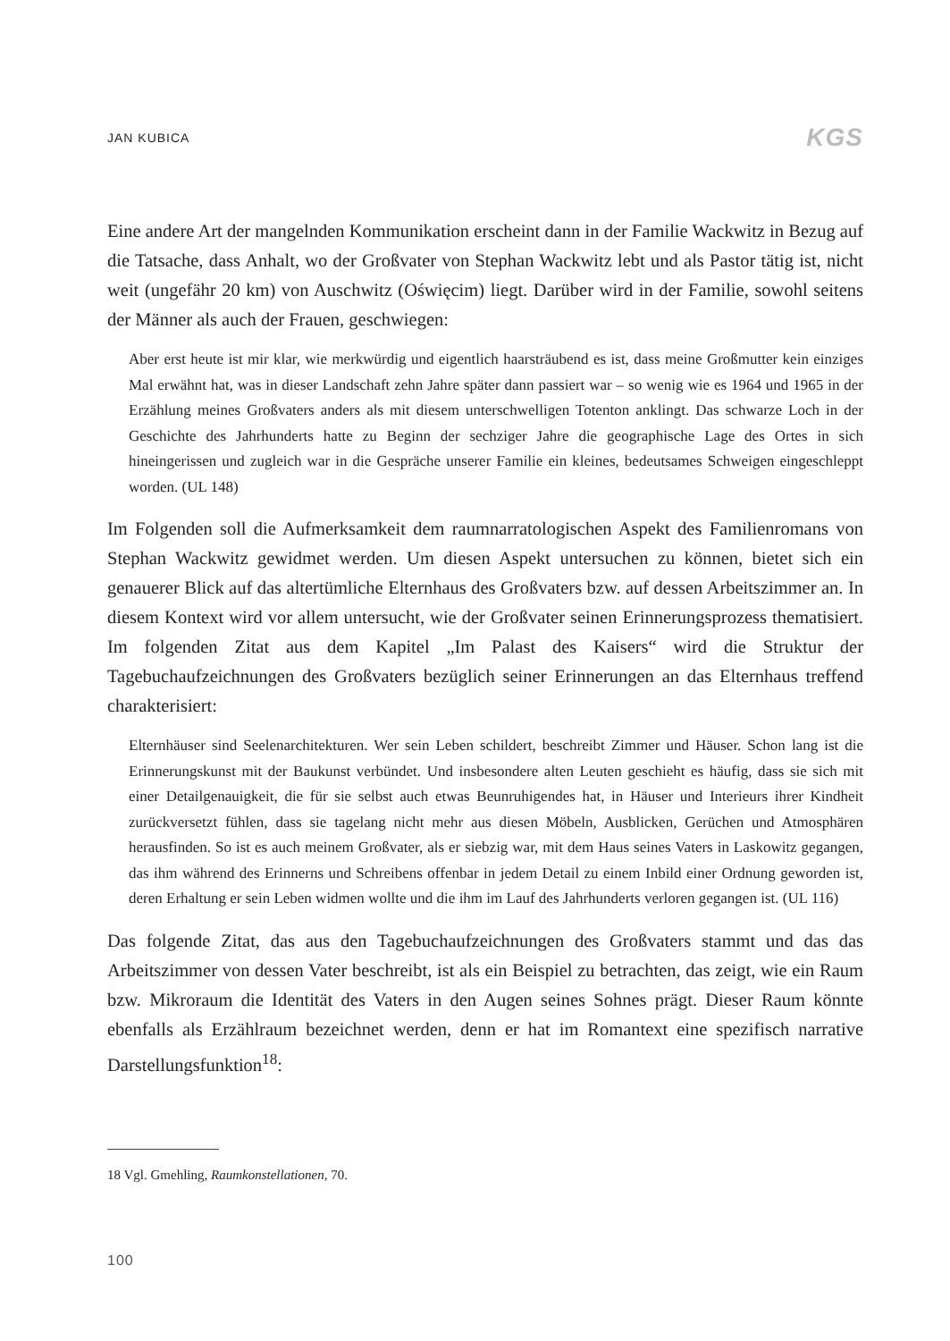JAN KUBICA KGS
Eine andere Art der mangelnden Kommunikation erscheint dann in der Familie Wackwitz in Bezug auf die Tatsache, dass Anhalt, wo der Großvater von Stephan Wackwitz lebt und als Pastor tätig ist, nicht weit (ungefähr 20 km) von Auschwitz (Oświęcim) liegt. Darüber wird in der Familie, sowohl seitens der Männer als auch der Frauen, geschwiegen:
Aber erst heute ist mir klar, wie merkwürdig und eigentlich haarsträubend es ist, dass meine Großmutter kein einziges Mal erwähnt hat, was in dieser Landschaft zehn Jahre später dann passiert war – so wenig wie es 1964 und 1965 in der Erzählung meines Großvaters anders als mit diesem unterschwelligen Totenton anklingt. Das schwarze Loch in der Geschichte des Jahrhunderts hatte zu Beginn der sechziger Jahre die geographische Lage des Ortes in sich hineingerissen und zugleich war in die Gespräche unserer Familie ein kleines, bedeutsames Schweigen eingeschleppt worden. (UL 148)
Im Folgenden soll die Aufmerksamkeit dem raumnarratologischen Aspekt des Familienromans von Stephan Wackwitz gewidmet werden. Um diesen Aspekt untersuchen zu können, bietet sich ein genauerer Blick auf das altertümliche Elternhaus des Großvaters bzw. auf dessen Arbeitszimmer an. In diesem Kontext wird vor allem untersucht, wie der Großvater seinen Erinnerungsprozess thematisiert. Im folgenden Zitat aus dem Kapitel „Im Palast des Kaisers“ wird die Struktur der Tagebuchaufzeichnungen des Großvaters bezüglich seiner Erinnerungen an das Elternhaus treffend charakterisiert:
Elternhäuser sind Seelenarchitekturen. Wer sein Leben schildert, beschreibt Zimmer und Häuser. Schon lang ist die Erinnerungskunst mit der Baukunst verbündet. Und insbesondere alten Leuten geschieht es häufig, dass sie sich mit einer Detailgenauigkeit, die für sie selbst auch etwas Beunruhigendes hat, in Häuser und Interieurs ihrer Kindheit zurückversetzt fühlen, dass sie tagelang nicht mehr aus diesen Möbeln, Ausblicken, Gerüchen und Atmosphären herausfinden. So ist es auch meinem Großvater, als er siebzig war, mit dem Haus seines Vaters in Laskowitz gegangen, das ihm während des Erinnerns und Schreibens offenbar in jedem Detail zu einem Inbild einer Ordnung geworden ist, deren Erhaltung er sein Leben widmen wollte und die ihm im Lauf des Jahrhunderts verloren gegangen ist. (UL 116)
Das folgende Zitat, das aus den Tagebuchaufzeichnungen des Großvaters stammt und das das Arbeitszimmer von dessen Vater beschreibt, ist als ein Beispiel zu betrachten, das zeigt, wie ein Raum bzw. Mikroraum die Identität des Vaters in den Augen seines Sohnes prägt. Dieser Raum könnte ebenfalls als Erzählraum bezeichnet werden, denn er hat im Romantext eine spezifisch narrative Darstellungsfunktion<sup>18</sup>:
18 Vgl. Gmehling, Raumkonstellationen, 70.
100